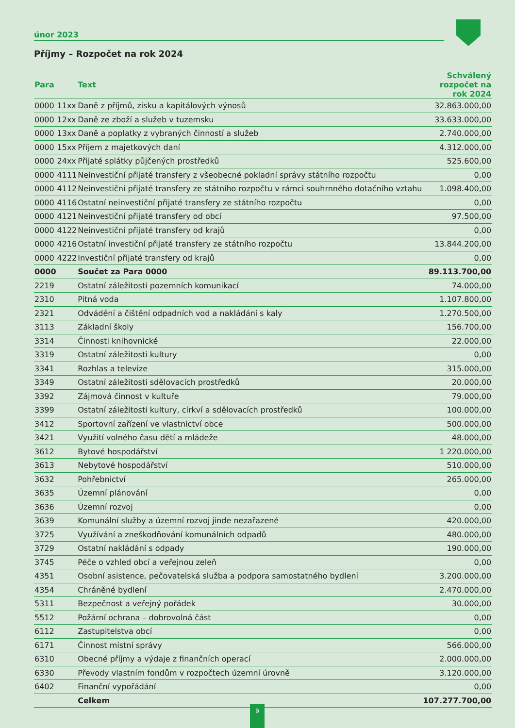únor 2023
Příjmy – Rozpočet na rok 2024
| Para | | Text | Schválený rozpočet na rok 2024 |
| --- | --- | --- | --- |
| 0000 | 11xx | Daně z příjmů, zisku a kapitálových výnosů | 32.863.000,00 |
| 0000 | 12xx | Daně ze zboží a služeb v tuzemsku | 33.633.000,00 |
| 0000 | 13xx | Daně a poplatky z vybraných činností a služeb | 2.740.000,00 |
| 0000 | 15xx | Příjem z majetkových daní | 4.312.000,00 |
| 0000 | 24xx | Přijaté splátky půjčených prostředků | 525.600,00 |
| 0000 | 4111 | Neinvestiční přijaté transfery z všeobecné pokladní správy státního rozpočtu | 0,00 |
| 0000 | 4112 | Neinvestiční přijaté transfery ze státního rozpočtu v rámci souhrnného dotačního vztahu | 1.098.400,00 |
| 0000 | 4116 | Ostatní neinvestiční přijaté transfery ze státního rozpočtu | 0,00 |
| 0000 | 4121 | Neinvestiční přijaté transfery od obcí | 97.500,00 |
| 0000 | 4122 | Neinvestiční přijaté transfery od krajů | 0,00 |
| 0000 | 4216 | Ostatní investiční přijaté transfery ze státního rozpočtu | 13.844.200,00 |
| 0000 | 4222 | Investiční přijaté transfery od krajů | 0,00 |
| 0000 | | Součet za Para 0000 | 89.113.700,00 |
| 2219 | | Ostatní záležitosti pozemních komunikací | 74.000,00 |
| 2310 | | Pitná voda | 1.107.800,00 |
| 2321 | | Odvádění a čištění odpadních vod a nakládání s kaly | 1.270.500,00 |
| 3113 | | Základní školy | 156.700,00 |
| 3314 | | Činnosti knihovnické | 22.000,00 |
| 3319 | | Ostatní záležitosti kultury | 0,00 |
| 3341 | | Rozhlas a televize | 315.000,00 |
| 3349 | | Ostatní záležitosti sdělovacích prostředků | 20.000,00 |
| 3392 | | Zájmová činnost v kultuře | 79.000,00 |
| 3399 | | Ostatní záležitosti kultury, církví a sdělovacích prostředků | 100.000,00 |
| 3412 | | Sportovní zařízení ve vlastnictví obce | 500.000,00 |
| 3421 | | Využití volného času dětí a mládeže | 48.000,00 |
| 3612 | | Bytové hospodářství | 1 220.000,00 |
| 3613 | | Nebytové hospodářství | 510.000,00 |
| 3632 | | Pohřebnictví | 265.000,00 |
| 3635 | | Územní plánování | 0,00 |
| 3636 | | Územní rozvoj | 0,00 |
| 3639 | | Komunální služby a územní rozvoj jinde nezařazené | 420.000,00 |
| 3725 | | Využívání a zneškodňování komunálních odpadů | 480.000,00 |
| 3729 | | Ostatní nakládání s odpady | 190.000,00 |
| 3745 | | Péče o vzhled obcí a veřejnou zeleň | 0,00 |
| 4351 | | Osobní asistence, pečovatelská služba a podpora samostatného bydlení | 3.200.000,00 |
| 4354 | | Chráněné bydlení | 2.470.000,00 |
| 5311 | | Bezpečnost a veřejný pořádek | 30.000,00 |
| 5512 | | Požární ochrana – dobrovolná část | 0,00 |
| 6112 | | Zastupitelstva obcí | 0,00 |
| 6171 | | Činnost místní správy | 566.000,00 |
| 6310 | | Obecné příjmy a výdaje z finančních operací | 2.000.000,00 |
| 6330 | | Převody vlastním fondům v rozpočtech územní úrovně | 3.120.000,00 |
| 6402 | | Finanční vypořádání | 0,00 |
| | | Celkem | 107.277.700,00 |
9